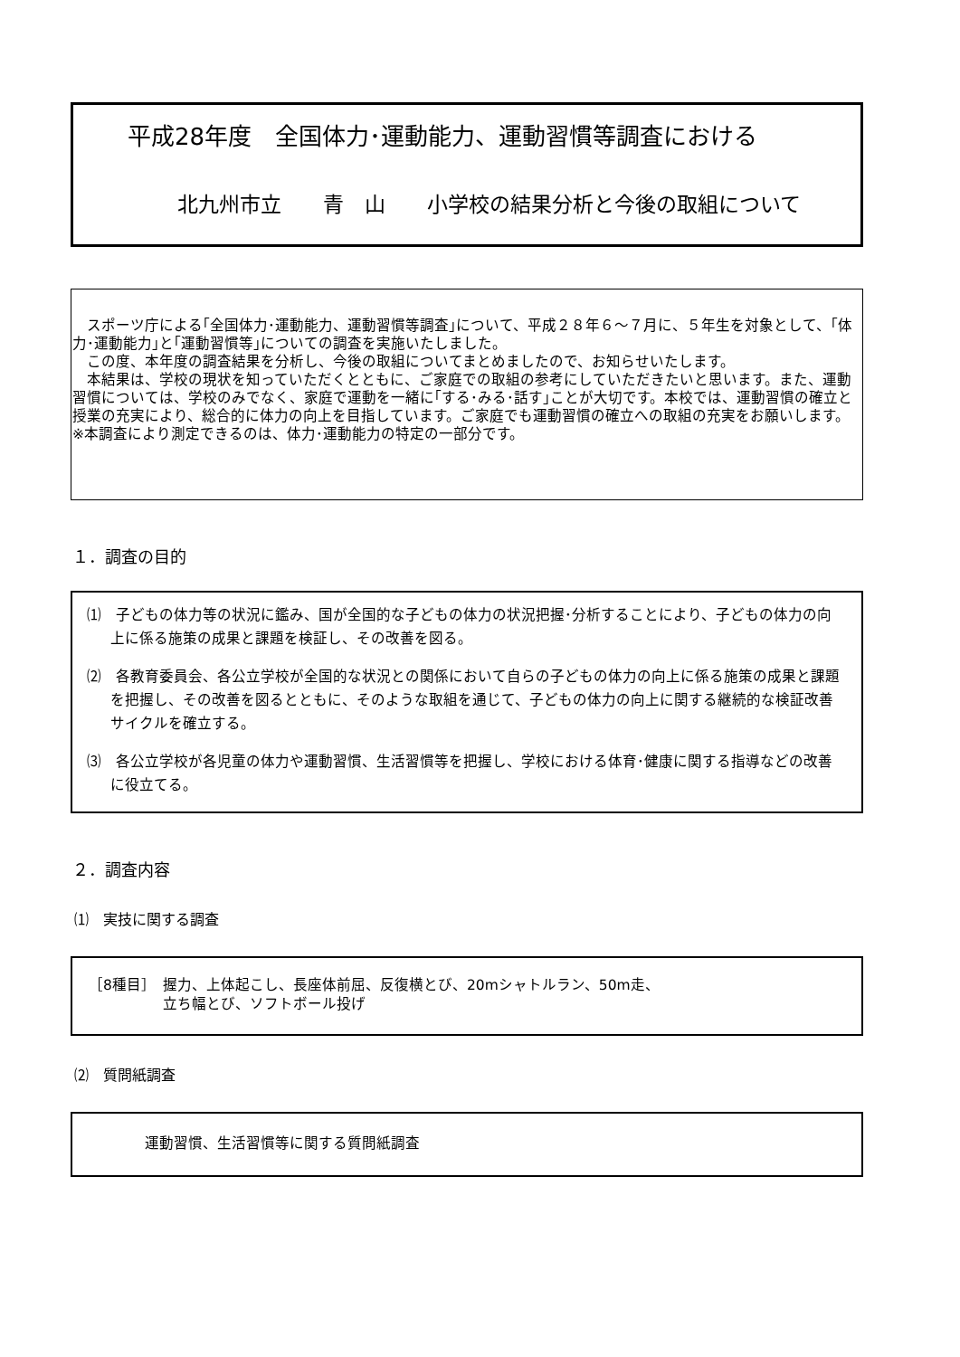平成28年度　全国体力･運動能力、運動習慣等調査における
北九州市立　　青　山　　小学校の結果分析と今後の取組について
　スポーツ庁による｢全国体力･運動能力、運動習慣等調査｣について、平成２８年６～７月に、５年生を対象として、｢体力･運動能力｣と｢運動習慣等｣についての調査を実施いたしました。
　この度、本年度の調査結果を分析し、今後の取組についてまとめましたので、お知らせいたします。
　本結果は、学校の現状を知っていただくとともに、ご家庭での取組の参考にしていただきたいと思います。また、運動習慣については、学校のみでなく、家庭で運動を一緒に｢する･みる･話す｣ことが大切です。本校では、運動習慣の確立と授業の充実により、総合的に体力の向上を目指しています。ご家庭でも運動習慣の確立への取組の充実をお願いします。
※本調査により測定できるのは、体力･運動能力の特定の一部分です。
１．調査の目的
⑴　子どもの体力等の状況に鑑み、国が全国的な子どもの体力の状況把握･分析することにより、子どもの体力の向上に係る施策の成果と課題を検証し、その改善を図る。
⑵　各教育委員会、各公立学校が全国的な状況との関係において自らの子どもの体力の向上に係る施策の成果と課題を把握し、その改善を図るとともに、そのような取組を通じて、子どもの体力の向上に関する継続的な検証改善サイクルを確立する。
⑶　各公立学校が各児童の体力や運動習慣、生活習慣等を把握し、学校における体育･健康に関する指導などの改善に役立てる。
２．調査内容
⑴　実技に関する調査
［8種目］ 握力、上体起こし、長座体前屈、反復横とび、20mシャトルラン、50m走、
立ち幅とび、ソフトボール投げ
⑵　質問紙調査
運動習慣、生活習慣等に関する質問紙調査